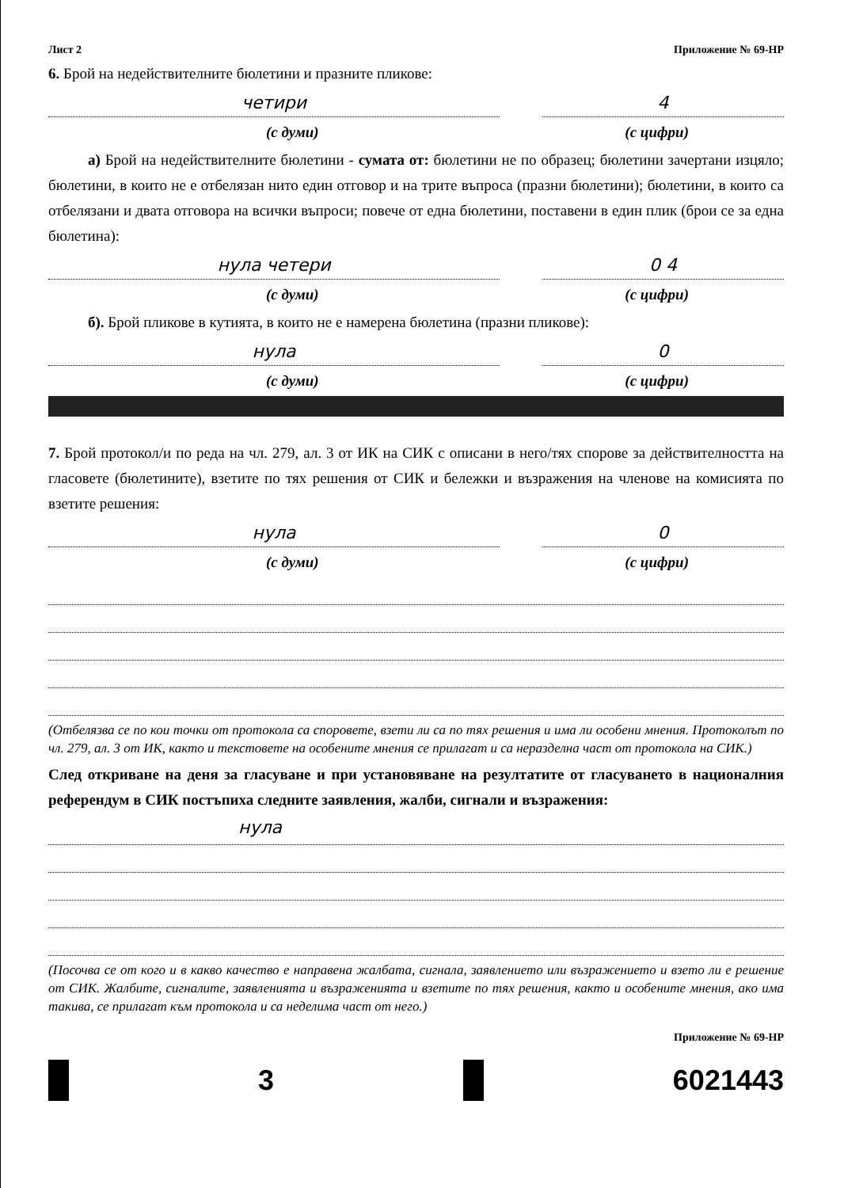Лист 2 Приложение № 69-НР
6. Брой на недействителните бюлетини и празните пликове:
четири 4
(с думи) (с цифри)
а) Брой на недействителните бюлетини - сумата от: бюлетини не по образец; бюлетини зачертани изцяло; бюлетини, в които не е отбелязан нито един отговор и на трите въпроса (празни бюлетини); бюлетини, в които са отбелязани и двата отговора на всички въпроси; повече от една бюлетини, поставени в един плик (брои се за една бюлетина):
нула четери 0 4
(с думи) (с цифри)
б). Брой пликове в кутията, в които не е намерена бюлетина (празни пликове):
нула 0
(с думи) (с цифри)
7. Брой протокол/и по реда на чл. 279, ал. 3 от ИК на СИК с описани в него/тях спорове за действителността на гласовете (бюлетините), взетите по тях решения от СИК и бележки и възражения на членове на комисията по взетите решения:
нула 0
(с думи) (с цифри)
(Отбелязва се по кои точки от протокола са споровете, взети ли са по тях решения и има ли особени мнения. Протоколът по чл. 279, ал. 3 от ИК, както и текстовете на особените мнения се прилагат и са неразделна част от протокола на СИК.)
След откриване на деня за гласуване и при установяване на резултатите от гласуването в националния референдум в СИК постъпиха следните заявления, жалби, сигнали и възражения:
нула
(Посочва се от кого и в какво качество е направена жалбата, сигнала, заявлението или възражението и взето ли е решение от СИК. Жалбите, сигналите, заявленията и възраженията и взетите по тях решения, както и особените мнения, ако има такива, се прилагат към протокола и са неделима част от него.)
Приложение № 69-НР
3 6021443